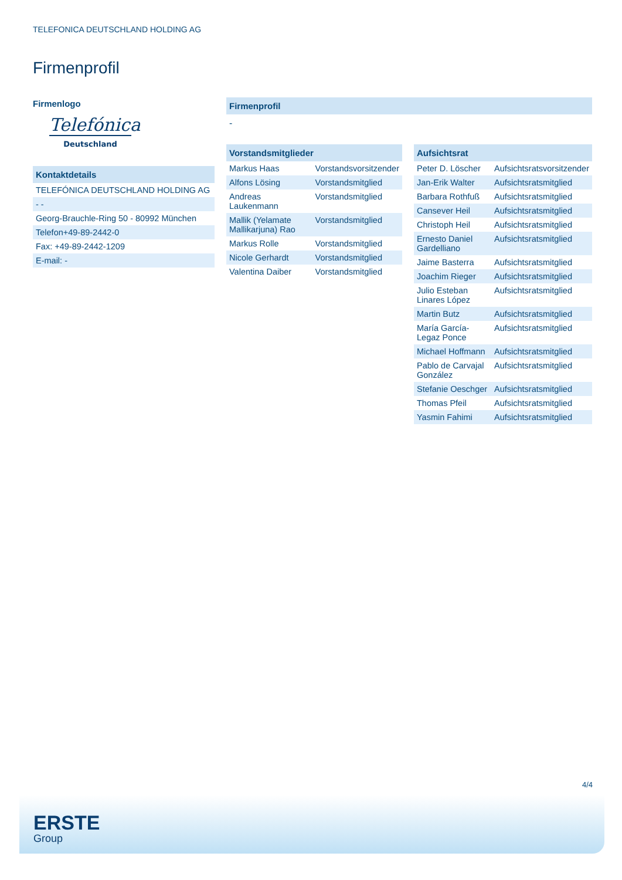TELEFONICA DEUTSCHLAND HOLDING AG
Firmenprofil
Firmenlogo
Telefónica
Deutschland
Kontaktdetails
| TELEFÓNICA DEUTSCHLAND HOLDING AG |
| - - |
| Georg-Brauchle-Ring 50 - 80992 München |
| Telefon+49-89-2442-0 |
| Fax: +49-89-2442-1209 |
| E-mail: - |
Firmenprofil
-
Vorstandsmitglieder
| Markus Haas | Vorstandsvorsitzender |
| Alfons Lösing | Vorstandsmitglied |
| Andreas Laukenmann | Vorstandsmitglied |
| Mallik (Yelamate Mallikarjuna) Rao | Vorstandsmitglied |
| Markus Rolle | Vorstandsmitglied |
| Nicole Gerhardt | Vorstandsmitglied |
| Valentina Daiber | Vorstandsmitglied |
Aufsichtsrat
| Peter D. Löscher | Aufsichtsratsvorsitzender |
| Jan-Erik Walter | Aufsichtsratsmitglied |
| Barbara Rothfuß | Aufsichtsratsmitglied |
| Cansever Heil | Aufsichtsratsmitglied |
| Christoph Heil | Aufsichtsratsmitglied |
| Ernesto Daniel Gardelliano | Aufsichtsratsmitglied |
| Jaime Basterra | Aufsichtsratsmitglied |
| Joachim Rieger | Aufsichtsratsmitglied |
| Julio Esteban Linares López | Aufsichtsratsmitglied |
| Martin Butz | Aufsichtsratsmitglied |
| María García-Legaz Ponce | Aufsichtsratsmitglied |
| Michael Hoffmann | Aufsichtsratsmitglied |
| Pablo de Carvajal González | Aufsichtsratsmitglied |
| Stefanie Oeschger | Aufsichtsratsmitglied |
| Thomas Pfeil | Aufsichtsratsmitglied |
| Yasmin Fahimi | Aufsichtsratsmitglied |
4/4
ERSTE
Group